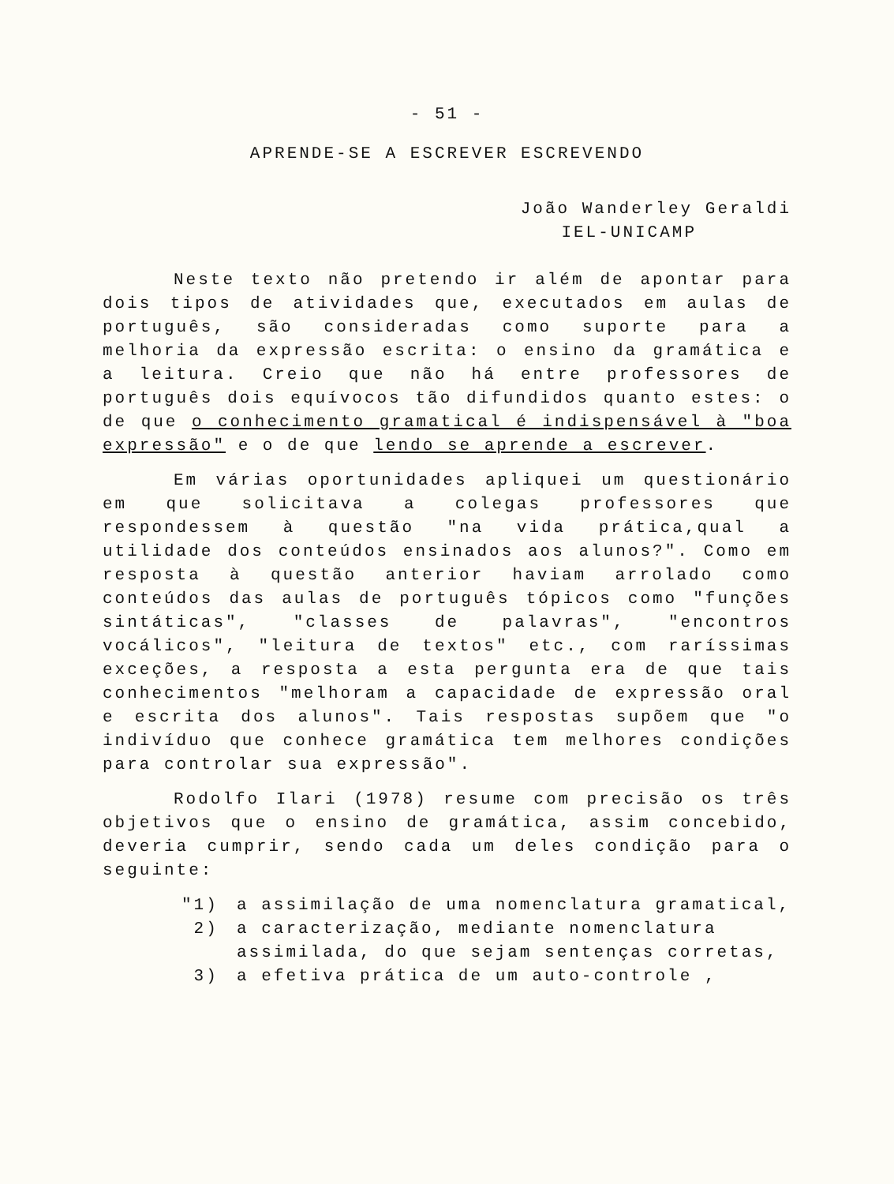- 51 -
APRENDE-SE A ESCREVER ESCREVENDO
João Wanderley Geraldi
IEL-UNICAMP
Neste texto não pretendo ir além de apontar para dois tipos de atividades que, executados em aulas de português, são consideradas como suporte para a melhoria da expressão escrita: o ensino da gramática e a leitura. Creio que não há entre professores de português dois equívocos tão difundidos quanto estes: o de que o conhecimento gramatical é indispensável à "boa expressão" e o de que lendo se aprende a escrever.
Em várias oportunidades apliquei um questionário em que solicitava a colegas professores que respondessem à questão "na vida prática,qual a utilidade dos conteúdos ensinados aos alunos?". Como em resposta à questão anterior haviam arrolado como conteúdos das aulas de português tópicos como "funções sintáticas", "classes de palavras", "encontros vocálicos", "leitura de textos" etc., com raríssimas exceções, a resposta a esta pergunta era de que tais conhecimentos "melhoram a capacidade de expressão oral e escrita dos alunos". Tais respostas supõem que "o indivíduo que conhece gramática tem melhores condições para controlar sua expressão".
Rodolfo Ilari (1978) resume com precisão os três objetivos que o ensino de gramática, assim concebido, deveria cumprir, sendo cada um deles condição para o seguinte:
"1) a assimilação de uma nomenclatura gramatical,
2) a caracterização, mediante nomenclatura assimilada, do que sejam sentenças corretas,
3) a efetiva prática de um auto-controle ,